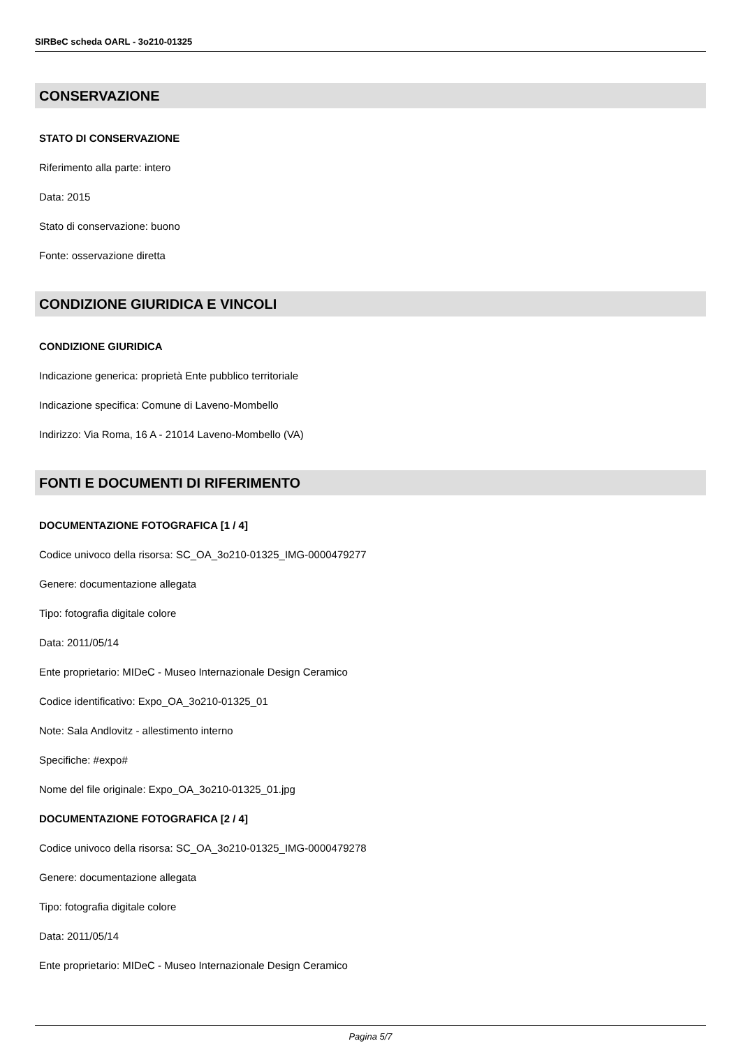SIRBeC scheda OARL - 3o210-01325
CONSERVAZIONE
STATO DI CONSERVAZIONE
Riferimento alla parte: intero
Data: 2015
Stato di conservazione: buono
Fonte: osservazione diretta
CONDIZIONE GIURIDICA E VINCOLI
CONDIZIONE GIURIDICA
Indicazione generica: proprietà Ente pubblico territoriale
Indicazione specifica: Comune di Laveno-Mombello
Indirizzo: Via Roma, 16 A - 21014 Laveno-Mombello (VA)
FONTI E DOCUMENTI DI RIFERIMENTO
DOCUMENTAZIONE FOTOGRAFICA [1 / 4]
Codice univoco della risorsa: SC_OA_3o210-01325_IMG-0000479277
Genere: documentazione allegata
Tipo: fotografia digitale colore
Data: 2011/05/14
Ente proprietario: MIDeC - Museo Internazionale Design Ceramico
Codice identificativo: Expo_OA_3o210-01325_01
Note: Sala Andlovitz - allestimento interno
Specifiche: #expo#
Nome del file originale: Expo_OA_3o210-01325_01.jpg
DOCUMENTAZIONE FOTOGRAFICA [2 / 4]
Codice univoco della risorsa: SC_OA_3o210-01325_IMG-0000479278
Genere: documentazione allegata
Tipo: fotografia digitale colore
Data: 2011/05/14
Ente proprietario: MIDeC - Museo Internazionale Design Ceramico
Pagina 5/7